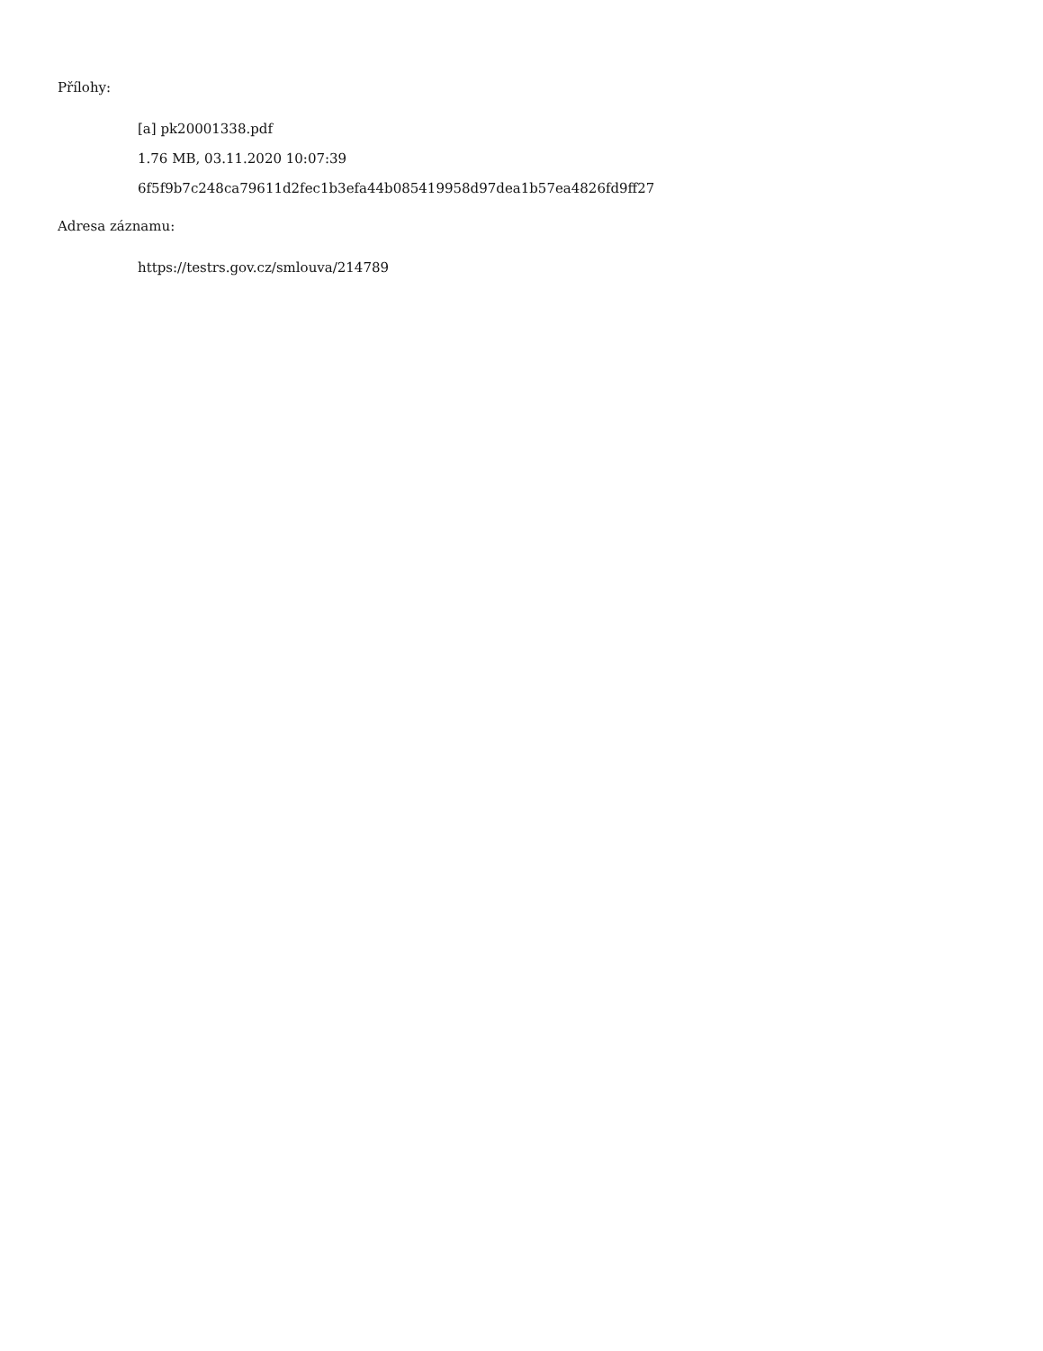Přílohy:
[a] pk20001338.pdf
1.76 MB, 03.11.2020 10:07:39
6f5f9b7c248ca79611d2fec1b3efa44b085419958d97dea1b57ea4826fd9ff27
Adresa záznamu:
https://testrs.gov.cz/smlouva/214789